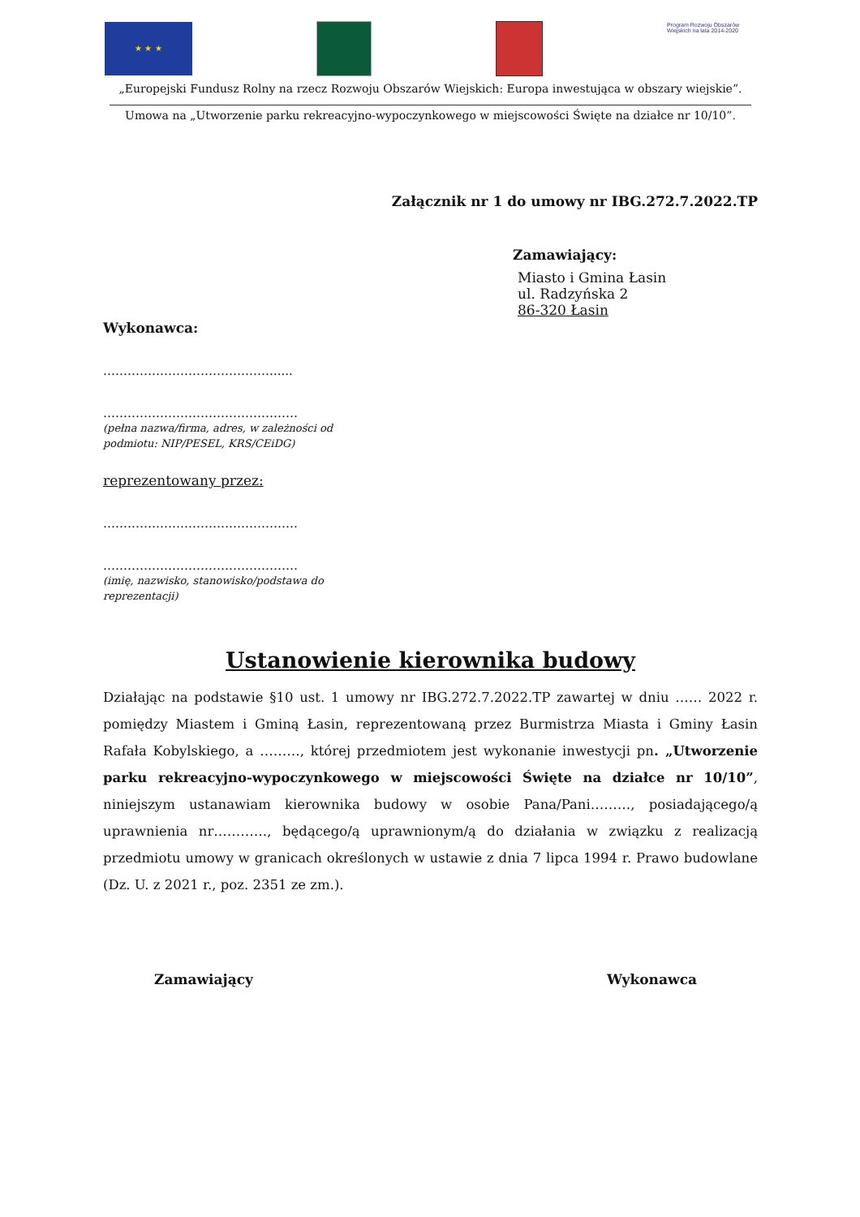★ ★ ★
Program Rozwoju Obszarów Wiejskich na lata 2014-2020
„Europejski Fundusz Rolny na rzecz Rozwoju Obszarów Wiejskich: Europa inwestująca w obszary wiejskie”.
Umowa na „Utworzenie parku rekreacyjno-wypoczynkowego w miejscowości Święte na działce nr 10/10”.
Załącznik nr 1 do umowy nr IBG.272.7.2022.TP
Zamawiający:
Miasto i Gmina Łasin
ul. Radzyńska 2
86-320 Łasin
Wykonawca:
…………………………………….....
…………………………………………
(pełna nazwa/firma, adres, w zależności od
podmiotu: NIP/PESEL, KRS/CEiDG)
reprezentowany przez:
…………………………………………
…………………………………………
(imię, nazwisko, stanowisko/podstawa do
reprezentacji)
Ustanowienie kierownika budowy
Działając na podstawie §10 ust. 1 umowy nr IBG.272.7.2022.TP zawartej w dniu …… 2022 r. pomiędzy Miastem i Gminą Łasin, reprezentowaną przez Burmistrza Miasta i Gminy Łasin Rafała Kobylskiego, a ………, której przedmiotem jest wykonanie inwestycji pn. „Utworzenie parku rekreacyjno-wypoczynkowego w miejscowości Święte na działce nr 10/10”, niniejszym ustanawiam kierownika budowy w osobie Pana/Pani………, posiadającego/ą uprawnienia nr…………, będącego/ą uprawnionym/ą do działania w związku z realizacją przedmiotu umowy w granicach określonych w ustawie z dnia 7 lipca 1994 r. Prawo budowlane (Dz. U. z 2021 r., poz. 2351 ze zm.).
Zamawiający Wykonawca